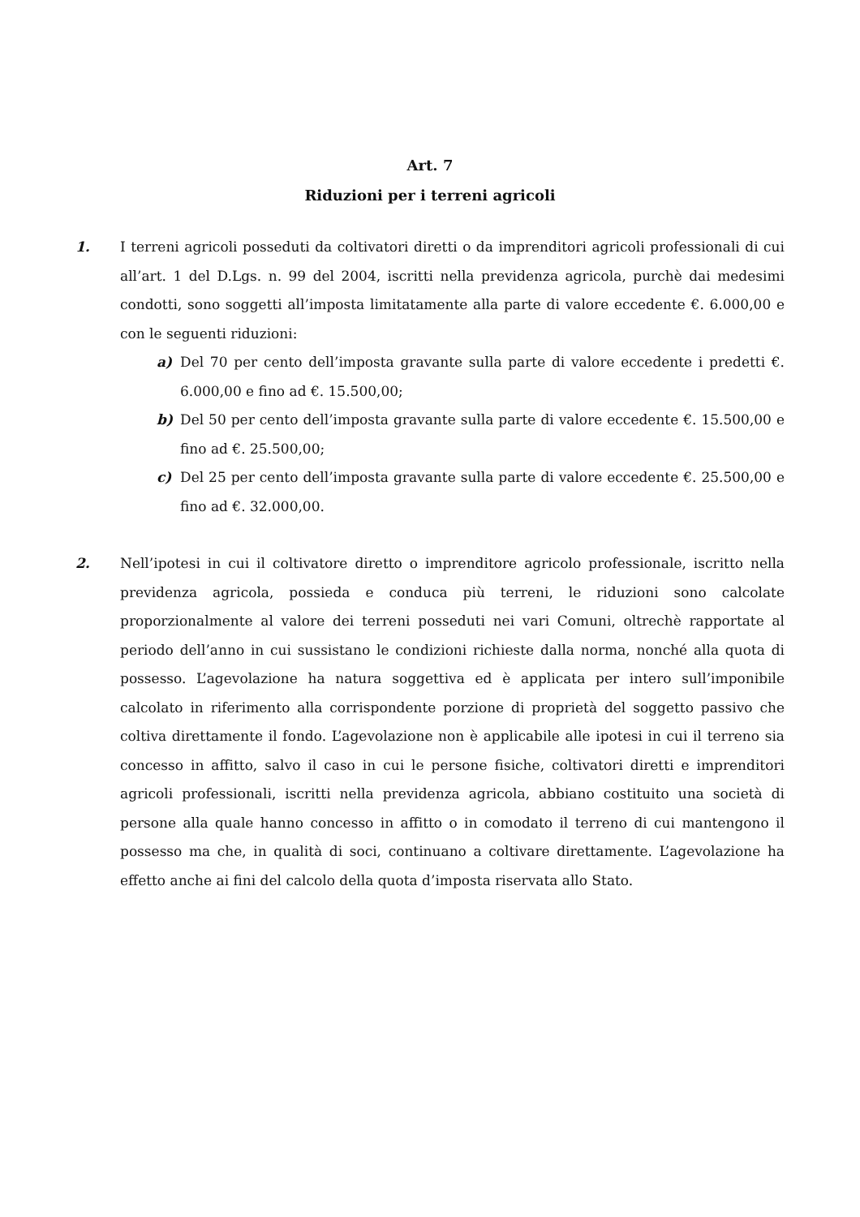Art. 7
Riduzioni per i terreni agricoli
1. I terreni agricoli posseduti da coltivatori diretti o da imprenditori agricoli professionali di cui all’art. 1 del D.Lgs. n. 99 del 2004, iscritti nella previdenza agricola, purchè dai medesimi condotti, sono soggetti all’imposta limitatamente alla parte di valore eccedente €. 6.000,00 e con le seguenti riduzioni:
a) Del 70 per cento dell’imposta gravante sulla parte di valore eccedente i predetti €. 6.000,00 e fino ad €. 15.500,00;
b) Del 50 per cento dell’imposta gravante sulla parte di valore eccedente €. 15.500,00 e fino ad €. 25.500,00;
c) Del 25 per cento dell’imposta gravante sulla parte di valore eccedente €. 25.500,00 e fino ad €. 32.000,00.
2. Nell’ipotesi in cui il coltivatore diretto o imprenditore agricolo professionale, iscritto nella previdenza agricola, possieda e conduca più terreni, le riduzioni sono calcolate proporzionalmente al valore dei terreni posseduti nei vari Comuni, oltrechè rapportate al periodo dell’anno in cui sussistano le condizioni richieste dalla norma, nonché alla quota di possesso. L’agevolazione ha natura soggettiva ed è applicata per intero sull’imponibile calcolato in riferimento alla corrispondente porzione di proprietà del soggetto passivo che coltiva direttamente il fondo. L’agevolazione non è applicabile alle ipotesi in cui il terreno sia concesso in affitto, salvo il caso in cui le persone fisiche, coltivatori diretti e imprenditori agricoli professionali, iscritti nella previdenza agricola, abbiano costituito una società di persone alla quale hanno concesso in affitto o in comodato il terreno di cui mantengono il possesso ma che, in qualità di soci, continuano a coltivare direttamente. L’agevolazione ha effetto anche ai fini del calcolo della quota d’imposta riservata allo Stato.